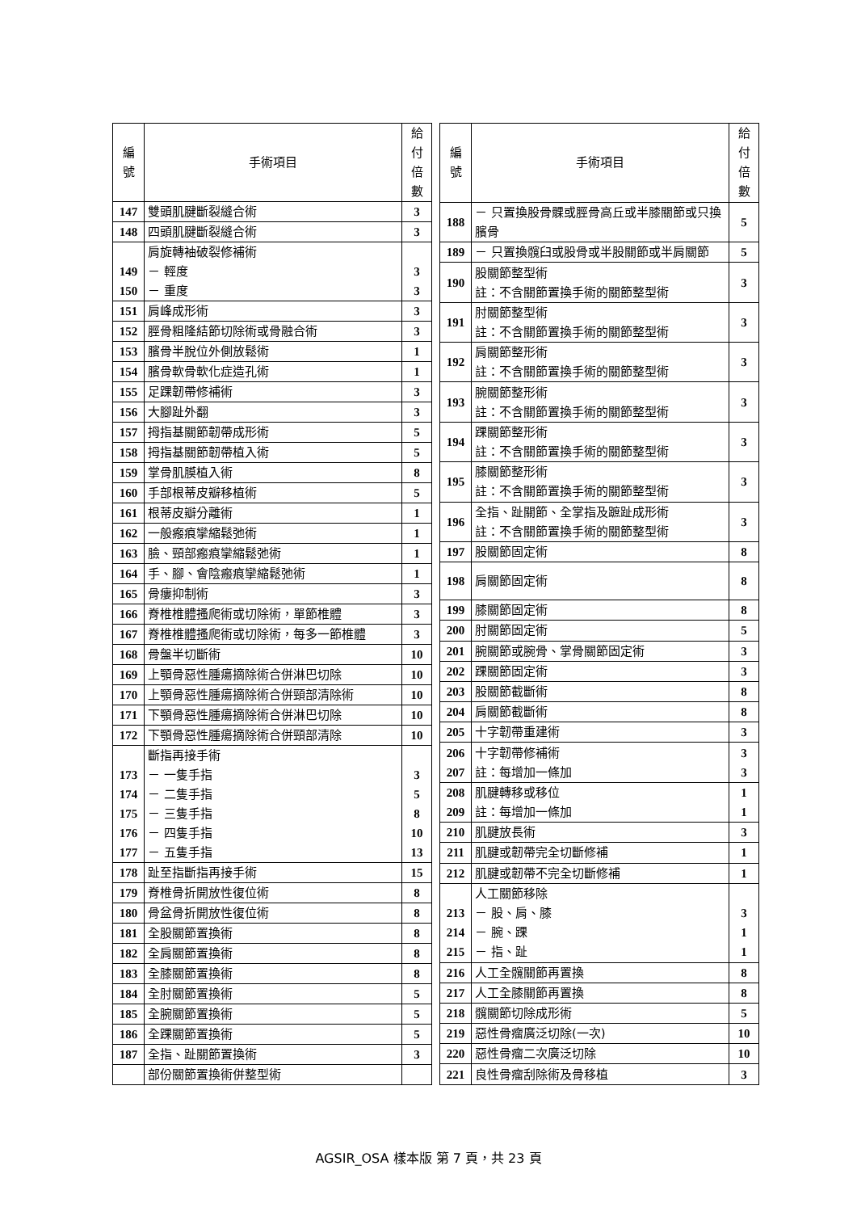| 編 號 | 手術項目 | 給付 倍數 |
| --- | --- | --- |
| 147 | 雙頭肌腱斷裂縫合術 | 3 |
| 148 | 四頭肌腱斷裂縫合術 | 3 |
| 149 150 | 肩旋轉袖破裂修補術 － 輕度 － 重度 | 3 3 |
| 151 | 肩峰成形術 | 3 |
| 152 | 脛骨粗隆結節切除術或骨融合術 | 3 |
| 153 | 臏骨半脫位外側放鬆術 | 1 |
| 154 | 臏骨軟骨軟化症造孔術 | 1 |
| 155 | 足踝韌帶修補術 | 3 |
| 156 | 大腳趾外翻 | 3 |
| 157 | 拇指基關節韌帶成形術 | 5 |
| 158 | 拇指基關節韌帶植入術 | 5 |
| 159 | 掌骨肌膜植入術 | 8 |
| 160 | 手部根蒂皮瓣移植術 | 5 |
| 161 | 根蒂皮瓣分離術 | 1 |
| 162 | 一般瘢痕攣縮鬆弛術 | 1 |
| 163 | 臉、頸部瘢痕攣縮鬆弛術 | 1 |
| 164 | 手、腳、會陰瘢痕攣縮鬆弛術 | 1 |
| 165 | 骨瘻抑制術 | 3 |
| 166 | 脊椎椎體搔爬術或切除術，單節椎體 | 3 |
| 167 | 脊椎椎體搔爬術或切除術，每多一節椎體 | 3 |
| 168 | 骨盤半切斷術 | 10 |
| 169 | 上顎骨惡性腫瘍摘除術合併淋巴切除 | 10 |
| 170 | 上顎骨惡性腫瘍摘除術合併頸部清除術 | 10 |
| 171 | 下顎骨惡性腫瘍摘除術合併淋巴切除 | 10 |
| 172 | 下顎骨惡性腫瘍摘除術合併頸部清除 | 10 |
| 173 174 175 176 177 | 斷指再接手術 － 一隻手指 － 二隻手指 － 三隻手指 － 四隻手指 － 五隻手指 | 3 5 8 10 13 |
| 178 | 趾至指斷指再接手術 | 15 |
| 179 | 脊椎骨折開放性復位術 | 8 |
| 180 | 骨盆骨折開放性復位術 | 8 |
| 181 | 全股關節置換術 | 8 |
| 182 | 全肩關節置換術 | 8 |
| 183 | 全膝關節置換術 | 8 |
| 184 | 全肘關節置換術 | 5 |
| 185 | 全腕關節置換術 | 5 |
| 186 | 全踝關節置換術 | 5 |
| 187 | 全指、趾關節置換術 | 3 |
| | 部份關節置換術併整型術 | |
| 編 號 | 手術項目 | 給付 倍數 |
| --- | --- | --- |
| 188 | － 只置換股骨髁或脛骨高丘或半膝關節或只換臏骨 | 5 |
| 189 | － 只置換髖臼或股骨或半股關節或半肩關節 | 5 |
| 190 | 股關節整型術 註：不含關節置換手術的關節整型術 | 3 |
| 191 | 肘關節整型術 註：不含關節置換手術的關節整型術 | 3 |
| 192 | 肩關節整形術 註：不含關節置換手術的關節整型術 | 3 |
| 193 | 腕關節整形術 註：不含關節置換手術的關節整型術 | 3 |
| 194 | 踝關節整形術 註：不含關節置換手術的關節整型術 | 3 |
| 195 | 膝關節整形術 註：不含關節置換手術的關節整型術 | 3 |
| 196 | 全指、趾關節、全掌指及蹠趾成形術 註：不含關節置換手術的關節整型術 | 3 |
| 197 | 股關節固定術 | 8 |
| 198 | 肩關節固定術 | 8 |
| 199 | 膝關節固定術 | 8 |
| 200 | 肘關節固定術 | 5 |
| 201 | 腕關節或腕骨、掌骨關節固定術 | 3 |
| 202 | 踝關節固定術 | 3 |
| 203 | 股關節截斷術 | 8 |
| 204 | 肩關節截斷術 | 8 |
| 205 | 十字韌帶重建術 | 3 |
| 206 207 | 十字韌帶修補術 註：每增加一條加 | 3 3 |
| 208 209 | 肌腱轉移或移位 註：每增加一條加 | 1 1 |
| 210 | 肌腱放長術 | 3 |
| 211 | 肌腱或韌帶完全切斷修補 | 1 |
| 212 | 肌腱或韌帶不完全切斷修補 | 1 |
| 213 214 215 | 人工關節移除 － 股、肩、膝 － 腕、踝 － 指、趾 | 3 1 1 |
| 216 | 人工全髖關節再置換 | 8 |
| 217 | 人工全膝關節再置換 | 8 |
| 218 | 髖關節切除成形術 | 5 |
| 219 | 惡性骨瘤廣泛切除(一次) | 10 |
| 220 | 惡性骨瘤二次廣泛切除 | 10 |
| 221 | 良性骨瘤刮除術及骨移植 | 3 |
AGSIR_OSA 樣本版 第 7 頁，共 23 頁